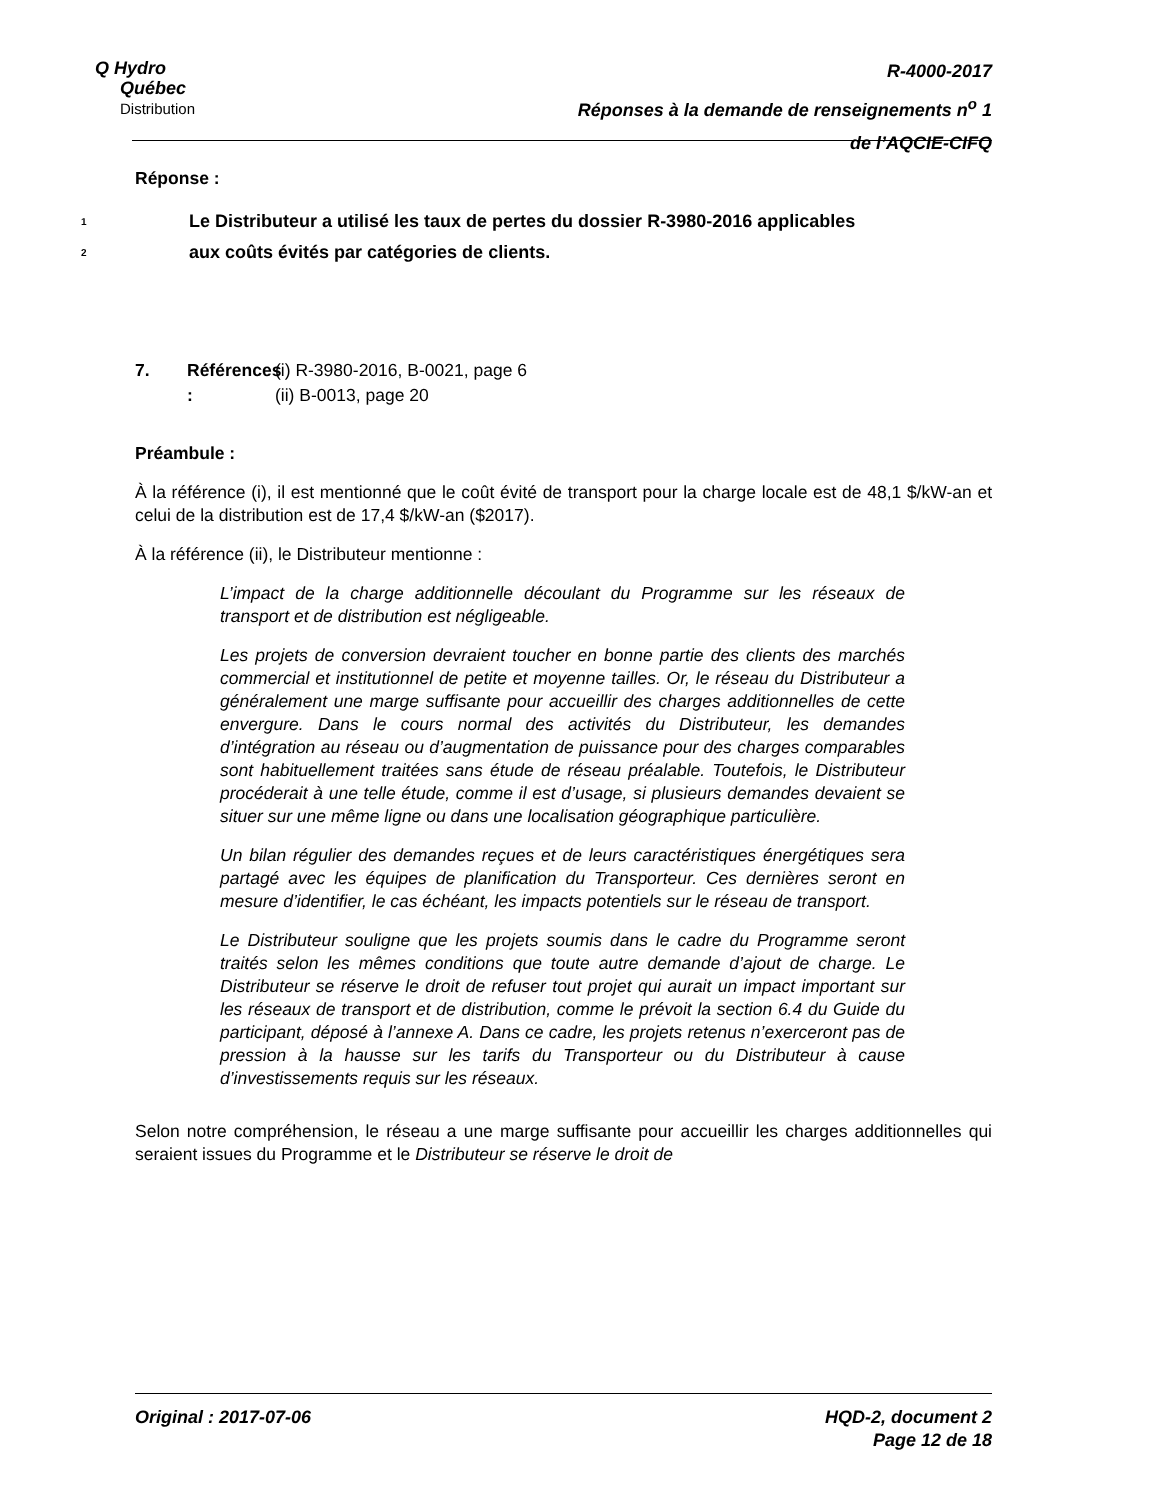Q Hydro
Québec
Distribution
R-4000-2017
Réponses à la demande de renseignements n<sup>o</sup> 1
de l’AQCIE-CIFQ
Réponse :
1
Le Distributeur a utilisé les taux de pertes du dossier R-3980-2016 applicables
2
aux coûts évités par catégories de clients.
7. Références :
(i) R-3980-2016, B-0021, page 6
(ii) B-0013, page 20
Préambule :
À la référence (i), il est mentionné que le coût évité de transport pour la charge locale est de 48,1 $/kW-an et celui de la distribution est de 17,4 $/kW-an ($2017).
À la référence (ii), le Distributeur mentionne :
L’impact de la charge additionnelle découlant du Programme sur les réseaux de transport et de distribution est négligeable.
Les projets de conversion devraient toucher en bonne partie des clients des marchés commercial et institutionnel de petite et moyenne tailles. Or, le réseau du Distributeur a généralement une marge suffisante pour accueillir des charges additionnelles de cette envergure. Dans le cours normal des activités du Distributeur, les demandes d’intégration au réseau ou d’augmentation de puissance pour des charges comparables sont habituellement traitées sans étude de réseau préalable. Toutefois, le Distributeur procéderait à une telle étude, comme il est d’usage, si plusieurs demandes devaient se situer sur une même ligne ou dans une localisation géographique particulière.
Un bilan régulier des demandes reçues et de leurs caractéristiques énergétiques sera partagé avec les équipes de planification du Transporteur. Ces dernières seront en mesure d’identifier, le cas échéant, les impacts potentiels sur le réseau de transport.
Le Distributeur souligne que les projets soumis dans le cadre du Programme seront traités selon les mêmes conditions que toute autre demande d’ajout de charge. Le Distributeur se réserve le droit de refuser tout projet qui aurait un impact important sur les réseaux de transport et de distribution, comme le prévoit la section 6.4 du Guide du participant, déposé à l’annexe A. Dans ce cadre, les projets retenus n’exerceront pas de pression à la hausse sur les tarifs du Transporteur ou du Distributeur à cause d’investissements requis sur les réseaux.
Selon notre compréhension, le réseau a une marge suffisante pour accueillir les charges additionnelles qui seraient issues du Programme et le Distributeur se réserve le droit de
Original : 2017-07-06 HQD-2, document 2
Page 12 de 18